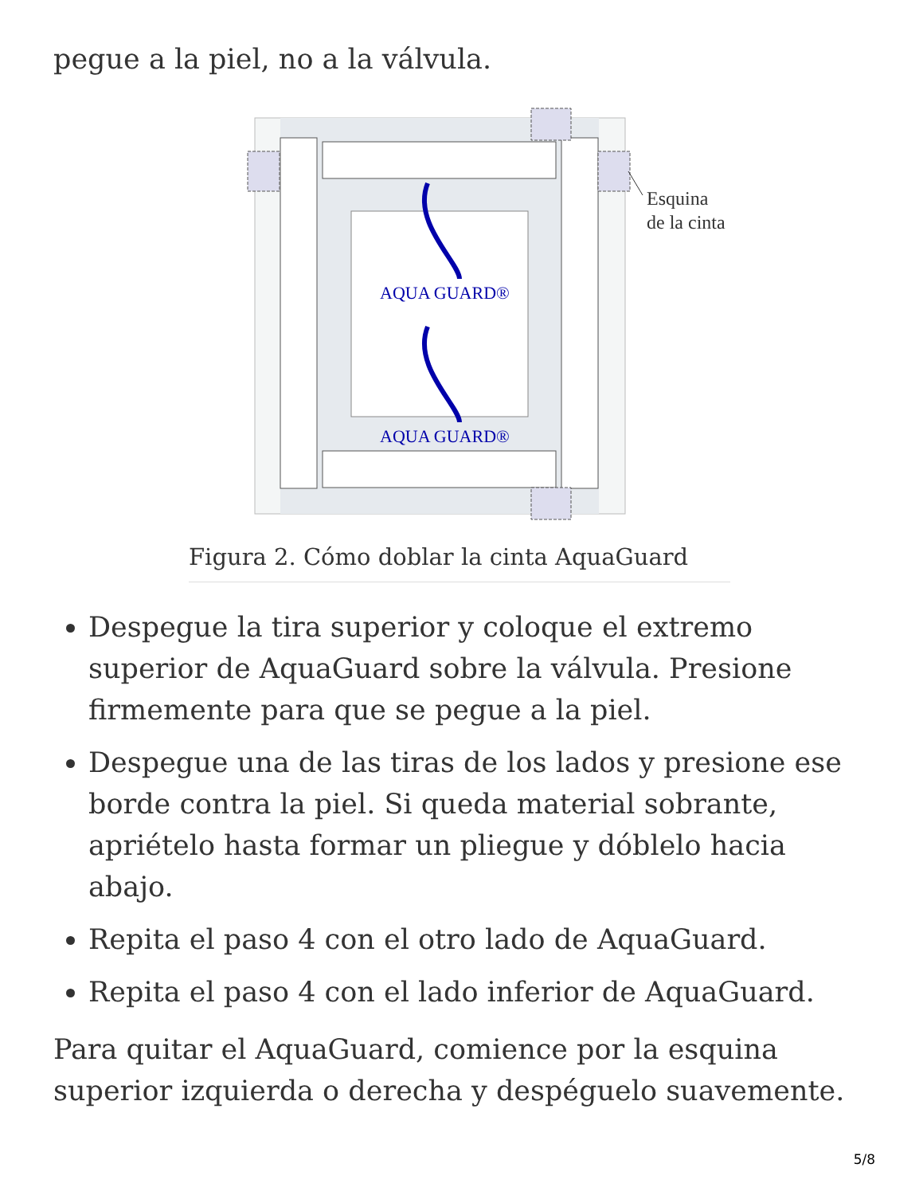pegue a la piel, no a la válvula.
AQUA GUARD®
AQUA GUARD®
Esquina
de la cinta
Figura 2. Cómo doblar la cinta AquaGuard
Despegue la tira superior y coloque el extremo superior de AquaGuard sobre la válvula. Presione firmemente para que se pegue a la piel.
Despegue una de las tiras de los lados y presione ese borde contra la piel. Si queda material sobrante, apriételo hasta formar un pliegue y dóblelo hacia abajo.
Repita el paso 4 con el otro lado de AquaGuard.
Repita el paso 4 con el lado inferior de AquaGuard.
Para quitar el AquaGuard, comience por la esquina superior izquierda o derecha y despéguelo suavemente.
5/8